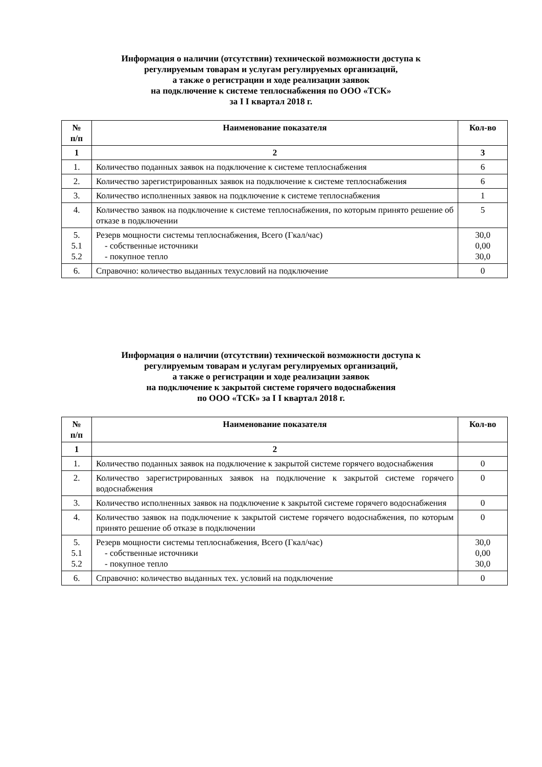Информация о наличии (отсутствии) технической возможности доступа к
регулируемым товарам и услугам регулируемых организаций,
а также о регистрации и ходе реализации заявок
на подключение к системе теплоснабжения по ООО «ТСК»
за I I квартал 2018 г.
| № п/п | Наименование показателя | Кол-во |
| --- | --- | --- |
| 1 | 2 | 3 |
| 1. | Количество поданных заявок на подключение к системе теплоснабжения | 6 |
| 2. | Количество зарегистрированных заявок на подключение к системе теплоснабжения | 6 |
| 3. | Количество исполненных заявок на подключение к системе теплоснабжения | 1 |
| 4. | Количество заявок на подключение к системе теплоснабжения, по которым принято решение об отказе в подключении | 5 |
| 5. 5.1 5.2 | Резерв мощности системы теплоснабжения, Всего (Гкал/час) - собственные источники - покупное тепло | 30,0 0,00 30,0 |
| 6. | Справочно: количество выданных техусловий на подключение | 0 |
Информация о наличии (отсутствии) технической возможности доступа к
регулируемым товарам и услугам регулируемых организаций,
а также о регистрации и ходе реализации заявок
на подключение к закрытой системе горячего водоснабжения
по ООО «ТСК» за I I квартал 2018 г.
| № п/п | Наименование показателя | Кол-во |
| --- | --- | --- |
| 1 | 2 | |
| 1. | Количество поданных заявок на подключение к закрытой системе горячего водоснабжения | 0 |
| 2. | Количество зарегистрированных заявок на подключение к закрытой системе горячего водоснабжения | 0 |
| 3. | Количество исполненных заявок на подключение к закрытой системе горячего водоснабжения | 0 |
| 4. | Количество заявок на подключение к закрытой системе горячего водоснабжения, по которым принято решение об отказе в подключении | 0 |
| 5. 5.1 5.2 | Резерв мощности системы теплоснабжения, Всего (Гкал/час) - собственные источники - покупное тепло | 30,0 0,00 30,0 |
| 6. | Справочно: количество выданных тех. условий на подключение | 0 |